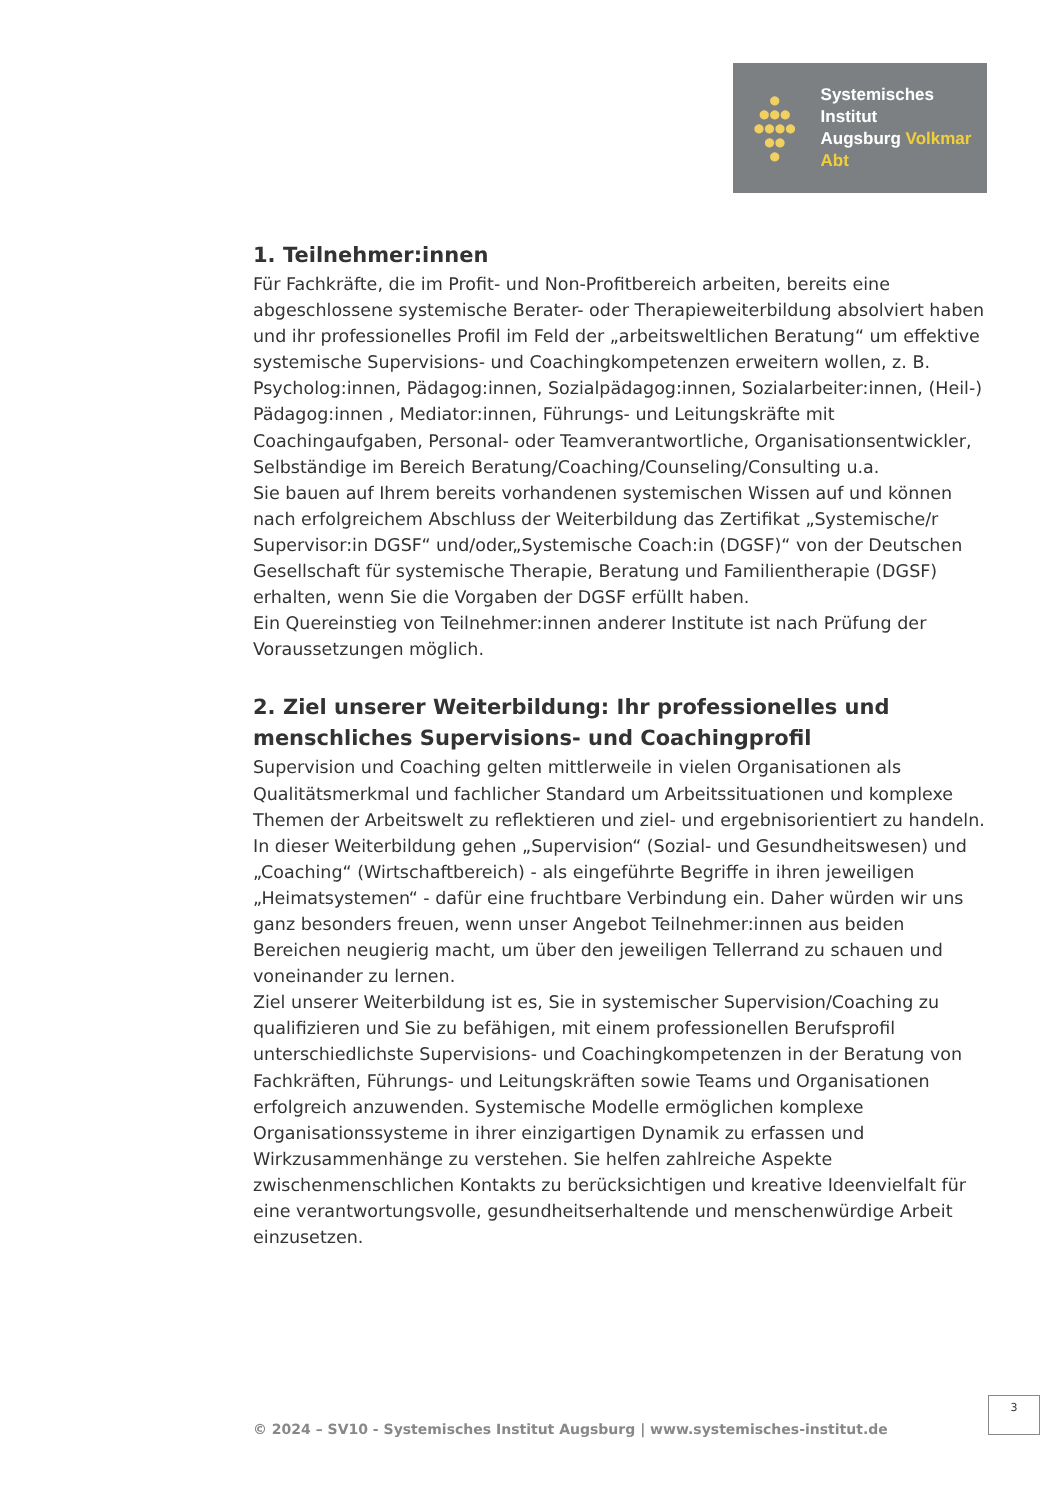●
●●●
●●●●
●●
●
Systemisches Institut
Augsburg Volkmar Abt
1. Teilnehmer:innen
Für Fachkräfte, die im Profit- und Non-Profitbereich arbeiten, bereits eine abgeschlossene systemische Berater- oder Therapieweiterbildung absolviert haben und ihr professionelles Profil im Feld der „arbeitsweltlichen Beratung“ um effektive systemische Supervisions- und Coachingkompetenzen erweitern wollen, z. B. Psycholog:innen, Pädagog:innen, Sozialpädagog:innen, Sozialarbeiter:innen, (Heil-) Pädagog:innen , Mediator:innen, Führungs- und Leitungskräfte mit Coachingaufgaben, Personal- oder Teamverantwortliche, Organisationsentwickler, Selbständige im Bereich Beratung/Coaching/Counseling/Consulting u.a.
Sie bauen auf Ihrem bereits vorhandenen systemischen Wissen auf und können nach erfolgreichem Abschluss der Weiterbildung das Zertifikat „Systemische/r Supervisor:in DGSF“ und/oder„Systemische Coach:in (DGSF)“ von der Deutschen Gesellschaft für systemische Therapie, Beratung und Familientherapie (DGSF) erhalten, wenn Sie die Vorgaben der DGSF erfüllt haben.
Ein Quereinstieg von Teilnehmer:innen anderer Institute ist nach Prüfung der Voraussetzungen möglich.
2. Ziel unserer Weiterbildung: Ihr professionelles und menschliches Supervisions- und Coachingprofil
Supervision und Coaching gelten mittlerweile in vielen Organisationen als Qualitätsmerkmal und fachlicher Standard um Arbeitssituationen und komplexe Themen der Arbeitswelt zu reflektieren und ziel- und ergebnisorientiert zu handeln. In dieser Weiterbildung gehen „Supervision“ (Sozial- und Gesundheitswesen) und „Coaching“ (Wirtschaftbereich) - als eingeführte Begriffe in ihren jeweiligen „Heimatsystemen“ - dafür eine fruchtbare Verbindung ein. Daher würden wir uns ganz besonders freuen, wenn unser Angebot Teilnehmer:innen aus beiden Bereichen neugierig macht, um über den jeweiligen Tellerrand zu schauen und voneinander zu lernen.
Ziel unserer Weiterbildung ist es, Sie in systemischer Supervision/Coaching zu qualifizieren und Sie zu befähigen, mit einem professionellen Berufsprofil unterschiedlichste Supervisions- und Coachingkompetenzen in der Beratung von Fachkräften, Führungs- und Leitungskräften sowie Teams und Organisationen erfolgreich anzuwenden. Systemische Modelle ermöglichen komplexe Organisationssysteme in ihrer einzigartigen Dynamik zu erfassen und Wirkzusammenhänge zu verstehen. Sie helfen zahlreiche Aspekte zwischenmenschlichen Kontakts zu berücksichtigen und kreative Ideenvielfalt für eine verantwortungsvolle, gesundheitserhaltende und menschenwürdige Arbeit einzusetzen.
3
© 2024 – SV10 - Systemisches Institut Augsburg | www.systemisches-institut.de